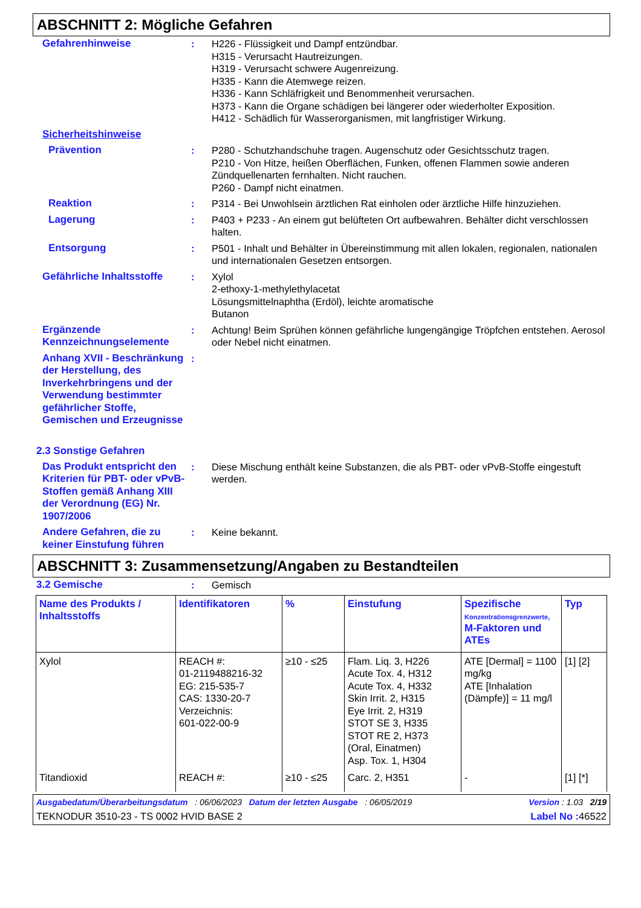ABSCHNITT 2: Mögliche Gefahren
Gefahrenhinweise : H226 - Flüssigkeit und Dampf entzündbar.
H315 - Verursacht Hautreizungen.
H319 - Verursacht schwere Augenreizung.
H335 - Kann die Atemwege reizen.
H336 - Kann Schläfrigkeit und Benommenheit verursachen.
H373 - Kann die Organe schädigen bei längerer oder wiederholter Exposition.
H412 - Schädlich für Wasserorganismen, mit langfristiger Wirkung.
Sicherheitshinweise
Prävention : P280 - Schutzhandschuhe tragen. Augenschutz oder Gesichtsschutz tragen.
P210 - Von Hitze, heißen Oberflächen, Funken, offenen Flammen sowie anderen Zündquellenarten fernhalten. Nicht rauchen.
P260 - Dampf nicht einatmen.
Reaktion : P314 - Bei Unwohlsein ärztlichen Rat einholen oder ärztliche Hilfe hinzuziehen.
Lagerung : P403 + P233 - An einem gut belüfteten Ort aufbewahren. Behälter dicht verschlossen halten.
Entsorgung : P501 - Inhalt und Behälter in Übereinstimmung mit allen lokalen, regionalen, nationalen und internationalen Gesetzen entsorgen.
Gefährliche Inhaltsstoffe
: Xylol
2-ethoxy-1-methylethylacetat
Lösungsmittelnaphtha (Erdöl), leichte aromatische
Butanon
Ergänzende Kennzeichnungselemente
: Achtung! Beim Sprühen können gefährliche lungengängige Tröpfchen entstehen. Aerosol oder Nebel nicht einatmen.
Anhang XVII - Beschränkung der Herstellung, des Inverkehrbringens und der Verwendung bestimmter gefährlicher Stoffe, Gemischen und Erzeugnisse
:
2.3 Sonstige Gefahren
Das Produkt entspricht den Kriterien für PBT- oder vPvB-Stoffen gemäß Anhang XIII der Verordnung (EG) Nr. 1907/2006
: Diese Mischung enthält keine Substanzen, die als PBT- oder vPvB-Stoffe eingestuft werden.
Andere Gefahren, die zu keiner Einstufung führen
: Keine bekannt.
ABSCHNITT 3: Zusammensetzung/Angaben zu Bestandteilen
3.2 Gemische : Gemisch
| Name des Produkts / Inhaltsstoffs | Identifikatoren | % | Einstufung | Spezifische Konzentrationsgrenzwerte, M-Faktoren und ATEs | Typ |
| --- | --- | --- | --- | --- | --- |
| Xylol | REACH #: 01-2119488216-32 EG: 215-535-7 CAS: 1330-20-7 Verzeichnis: 601-022-00-9 | ≥10 - ≤25 | Flam. Liq. 3, H226 Acute Tox. 4, H312 Acute Tox. 4, H332 Skin Irrit. 2, H315 Eye Irrit. 2, H319 STOT SE 3, H335 STOT RE 2, H373 (Oral, Einatmen) Asp. Tox. 1, H304 | ATE [Dermal] = 1100 mg/kg ATE [Inhalation (Dämpfe)] = 11 mg/l | [1] [2] |
| Titandioxid | REACH #: | ≥10 - ≤25 | Carc. 2, H351 | - | [1] [*] |
Ausgabedatum/Überarbeitungsdatum : 06/06/2023 Datum der letzten Ausgabe : 06/05/2019 Version : 1.03 2/19
TEKNODUR 3510-23 - TS 0002 HVID BASE 2 Label No : 46522